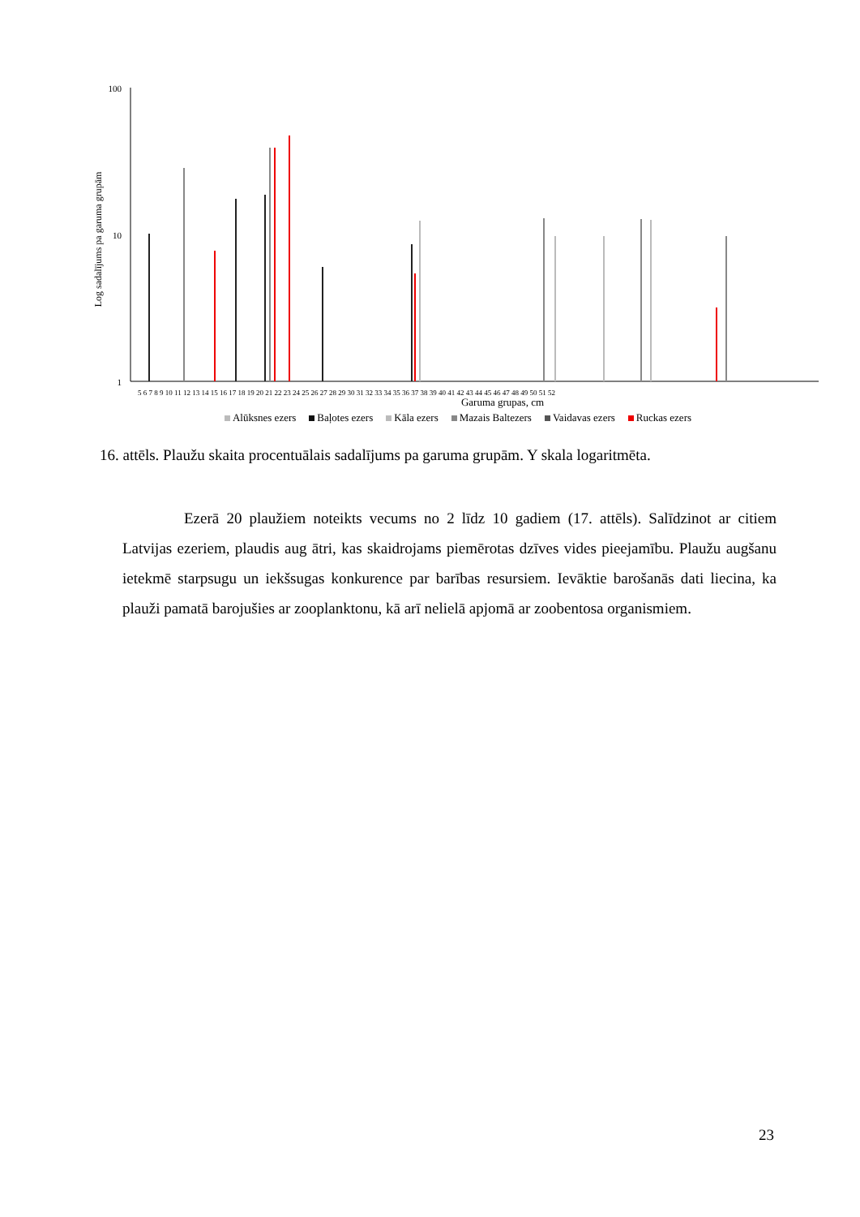100
10
1
Log sadalījums pa garuma grupām
Garuma grupas, cm
5 6 7 8 9 10 11 12 13 14 15 16 17 18 19 20 21 22 23 24 25 26 27 28 29 30 31 32 33 34 35 36 37 38 39 40 41 42 43 44 45 46 47 48 49 50 51 52
Alūksnes ezers Baļotes ezers Kāla ezers Mazais Baltezers Vaidavas ezers Ruckas ezers
16. attēls. Plaužu skaita procentuālais sadalījums pa garuma grupām. Y skala logaritmēta.
    Ezerā 20 plaužiem noteikts vecums no 2 līdz 10 gadiem (17. attēls). Salīdzinot ar citiem Latvijas ezeriem, plaudis aug ātri, kas skaidrojams piemērotas dzīves vides pieejamību. Plaužu augšanu ietekmē starpsugu un iekšsugas konkurence par barības resursiem. Ievāktie barošanās dati liecina, ka plauži pamatā barojušies ar zooplanktonu, kā arī nelielā apjomā ar zoobentosa organismiem.
23